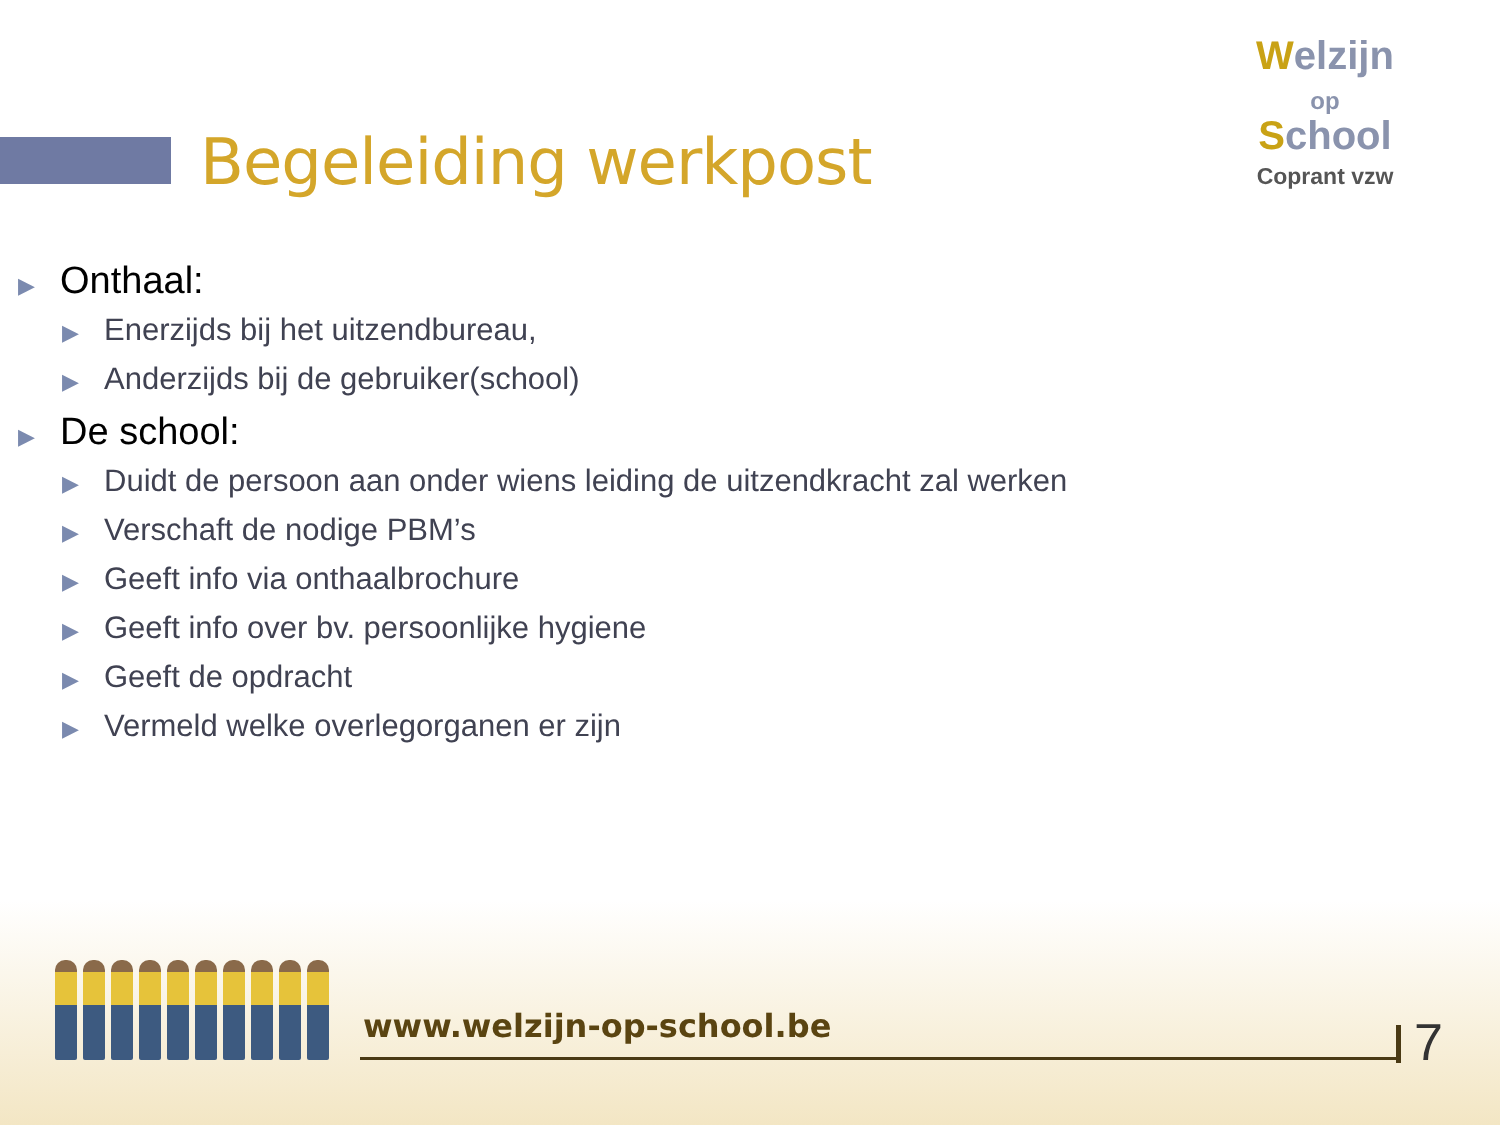Welzijn
op
School
Coprant vzw
Begeleiding werkpost
▶ Onthaal:
▶ Enerzijds bij het uitzendbureau,
▶ Anderzijds bij de gebruiker(school)
▶ De school:
▶ Duidt de persoon aan onder wiens leiding de uitzendkracht zal werken
▶ Verschaft de nodige PBM’s
▶ Geeft info via onthaalbrochure
▶ Geeft info over bv. persoonlijke hygiene
▶ Geeft de opdracht
▶ Vermeld welke overlegorganen er zijn
www.welzijn-op-school.be 7